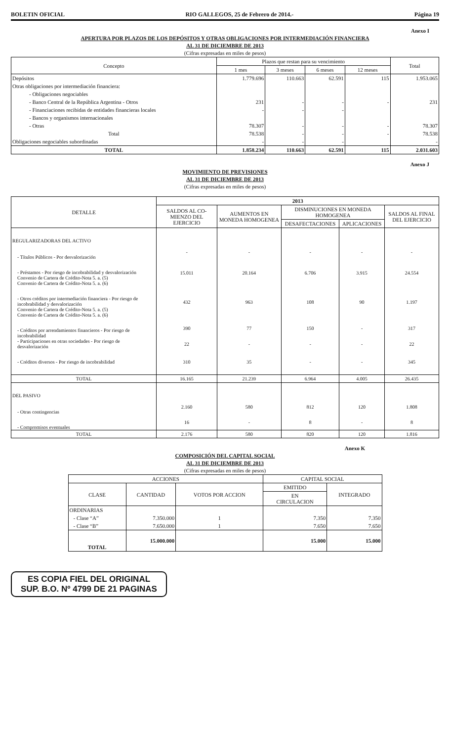BOLETIN OFICIAL RIO GALLEGOS, 25 de Febrero de 2014.- Página 19
Anexo I
APERTURA POR PLAZOS DE LOS DEPÓSITOS Y OTRAS OBLIGACIONES POR INTERMEDIACIÓN FINANCIERA
AL 31 DE DICIEMBRE DE 2013
(Cifras expresadas en miles de pesos)
| Concepto | Plazos que restan para su vencimiento | | | | Total |
| --- | --- | --- | --- | --- | --- |
| | 1 mes | 3 meses | 6 meses | 12 meses | |
| Depósitos | 1.779.696 | 110.663 | 62.591 | 115 | 1.953.065 |
| Otras obligaciones por intermediación financiera: | | | | | |
| - Obligaciones negociables | | | | | |
| - Banco Central de la República Argentina - Otros | 231 | - | - | - | 231 |
| - Financiaciones recibidas de entidades financieras locales | - | - | - | | |
| - Bancos y organismos internacionales | | | | | |
| - Otras | 78.307 | - | - | - | 78.307 |
| Total | 78.538 | - | - | - | 78.538 |
| Obligaciones negociables subordinadas | - | - | - | | - |
| TOTAL | 1.858.234 | 110.663 | 62.591 | 115 | 2.031.603 |
Anexo J
MOVIMIENTO DE PREVISIONES
AL 31 DE DICIEMBRE DE 2013
(Cifras expresadas en miles de pesos)
| DETALLE | 2013 | | | | |
| --- | --- | --- | --- | --- | --- |
| | SALDOS AL CO-MIENZO DEL EJERCICIO | AUMENTOS EN MONEDA HOMOGENEA | DISMINUCIONES EN MONEDA HOMOGENEA | | SALDOS AL FINAL DEL EJERCICIO |
| | | | DESAFECTACIONES | APLICACIONES | |
| REGULARIZADORAS DEL ACTIVO | | | | | |
| - Títulos Públicos - Por desvalorización | - | - | - | - | - |
| - Préstamos - Por riesgo de incobrabilidad y desvalorización Convenio de Cartera de Crédito-Nota 5. a. (5) Convenio de Cartera de Crédito-Nota 5. a. (6) | 15.011 | 20.164 | 6.706 | 3.915 | 24.554 |
| - Otros créditos por intermediación financiera - Por riesgo de incobrabilidad y desvalorización Convenio de Cartera de Crédito-Nota 5. a. (5) Convenio de Cartera de Crédito-Nota 5. a. (6) | 432 | 963 | 108 | 90 | 1.197 |
| - Créditos por arrendamientos financieros - Por riesgo de incobrabilidad | 390 | 77 | 150 | - | 317 |
| - Participaciones en otras sociedades - Por riesgo de desvalorización | 22 | - | - | - | 22 |
| - Créditos diversos - Por riesgo de incobrabilidad | 310 | 35 | - | - | 345 |
| TOTAL | 16.165 | 21.239 | 6.964 | 4.005 | 26.435 |
| DEL PASIVO | | | | | |
| - Otras contingencias | 2.160 | 580 | 812 | 120 | 1.808 |
| - Compromisos eventuales | 16 | - | 8 | - | 8 |
| TOTAL | 2.176 | 580 | 820 | 120 | 1.816 |
Anexo K
COMPOSICIÓN DEL CAPITAL SOCIAL
AL 31 DE DICIEMBRE DE 2013
(Cifras expresadas en miles de pesos)
| ACCIONES | | | CAPITAL SOCIAL | |
| --- | --- | --- | --- | --- |
| CLASE | CANTIDAD | VOTOS POR ACCION | EMITIDO | INTEGRADO |
| | | | EN CIRCULACION | |
| ORDINARIAS | | | | |
| - Clase “A” | 7.350.000 | 1 | 7.350 | 7.350 |
| - Clase “B” | 7.650.000 | 1 | 7.650 | 7.650 |
| TOTAL | 15.000.000 | | 15.000 | 15.000 |
ES COPIA FIEL DEL ORIGINAL
SUP. B.O. Nº 4799 DE 21 PAGINAS